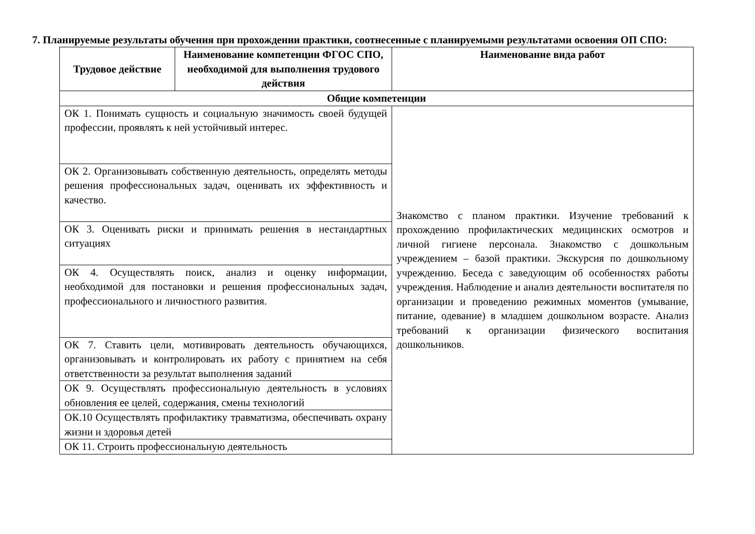7. Планируемые результаты обучения при прохождении практики, соотнесенные с планируемыми результатами освоения ОП СПО:
| Трудовое действие | Наименование компетенции ФГОС СПО, необходимой для выполнения трудового действия | Наименование вида работ |
| --- | --- | --- |
| Общие компетенции | | |
| ОК 1. Понимать сущность и социальную значимость своей будущей профессии, проявлять к ней устойчивый интерес. | | Знакомство с планом практики. Изучение требований к прохождению профилактических медицинских осмотров и личной гигиене персонала. Знакомство с дошкольным учреждением – базой практики. Экскурсия по дошкольному учреждению. Беседа с заведующим об особенностях работы учреждения. Наблюдение и анализ деятельности воспитателя по организации и проведению режимных моментов (умывание, питание, одевание) в младшем дошкольном возрасте. Анализ требований к организации физического воспитания дошкольников. |
| ОК 2. Организовывать собственную деятельность, определять методы решения профессиональных задач, оценивать их эффективность и качество. | | |
| ОК 3. Оценивать риски и принимать решения в нестандартных ситуациях | | |
| ОК 4. Осуществлять поиск, анализ и оценку информации, необходимой для постановки и решения профессиональных задач, профессионального и личностного развития. | | |
| ОК 7. Ставить цели, мотивировать деятельность обучающихся, организовывать и контролировать их работу с принятием на себя ответственности за результат выполнения заданий | | |
| ОК 9. Осуществлять профессиональную деятельность в условиях обновления ее целей, содержания, смены технологий | | |
| ОК.10 Осуществлять профилактику травматизма, обеспечивать охрану жизни и здоровья детей | | |
| ОК 11. Строить профессиональную деятельность | | |